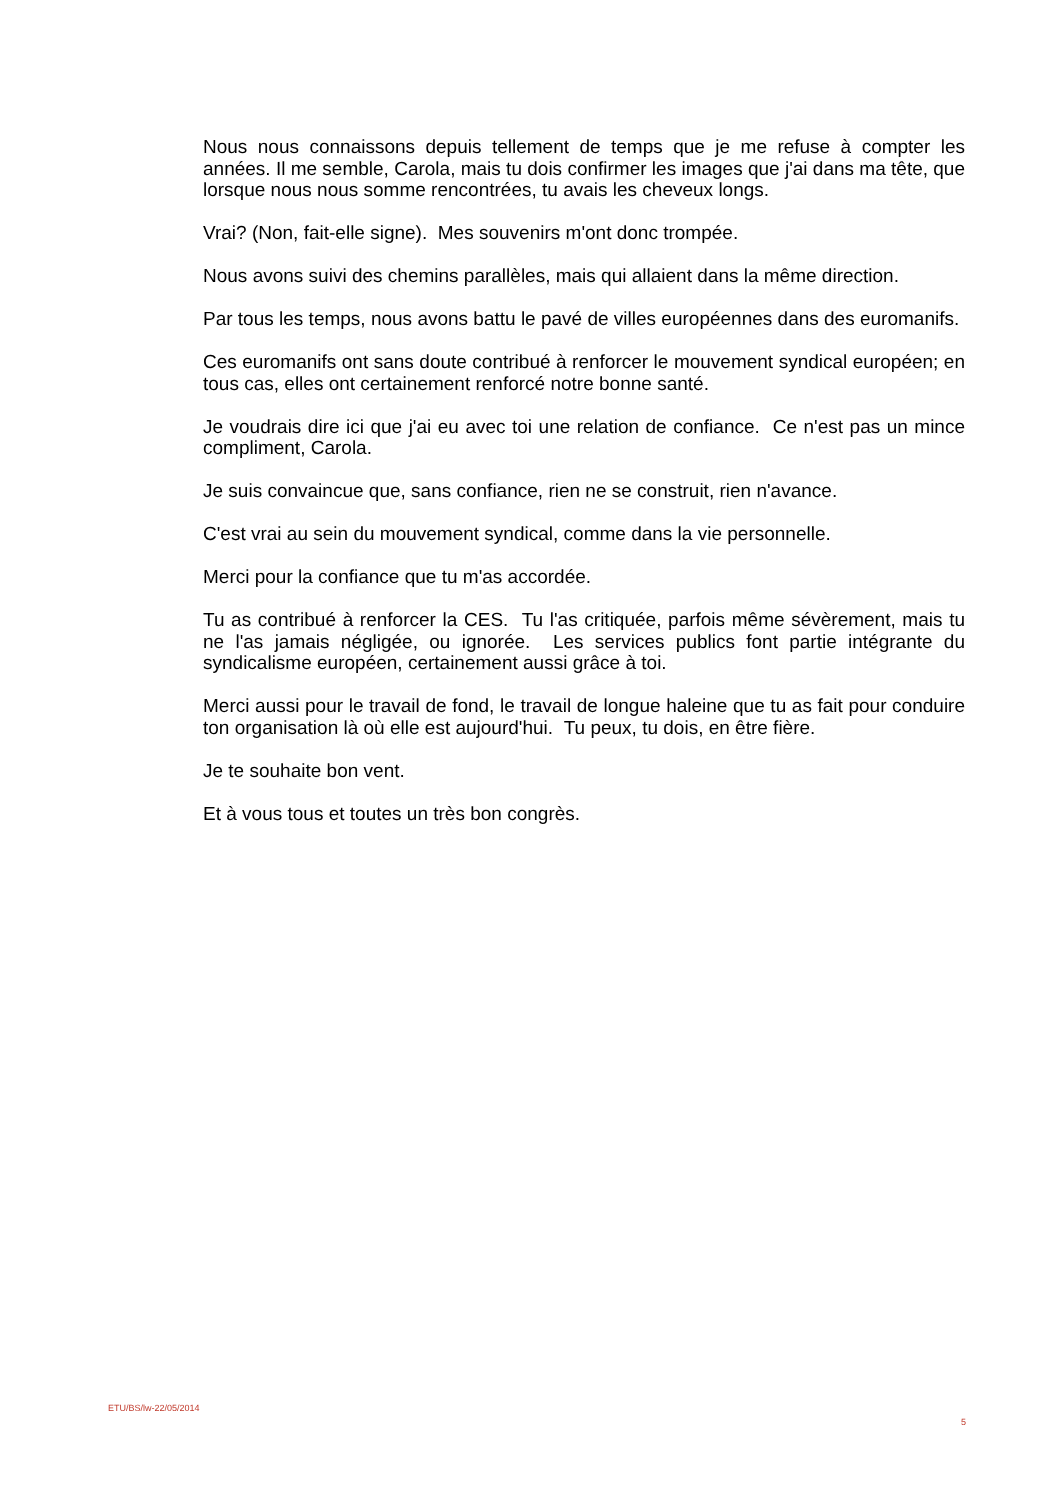Nous nous connaissons depuis tellement de temps que je me refuse à compter les années. Il me semble, Carola, mais tu dois confirmer les images que j'ai dans ma tête, que lorsque nous nous somme rencontrées, tu avais les cheveux longs.
Vrai? (Non, fait-elle signe). Mes souvenirs m'ont donc trompée.
Nous avons suivi des chemins parallèles, mais qui allaient dans la même direction.
Par tous les temps, nous avons battu le pavé de villes européennes dans des euromanifs.
Ces euromanifs ont sans doute contribué à renforcer le mouvement syndical européen; en tous cas, elles ont certainement renforcé notre bonne santé.
Je voudrais dire ici que j'ai eu avec toi une relation de confiance. Ce n'est pas un mince compliment, Carola.
Je suis convaincue que, sans confiance, rien ne se construit, rien n'avance.
C'est vrai au sein du mouvement syndical, comme dans la vie personnelle.
Merci pour la confiance que tu m'as accordée.
Tu as contribué à renforcer la CES. Tu l'as critiquée, parfois même sévèrement, mais tu ne l'as jamais négligée, ou ignorée. Les services publics font partie intégrante du syndicalisme européen, certainement aussi grâce à toi.
Merci aussi pour le travail de fond, le travail de longue haleine que tu as fait pour conduire ton organisation là où elle est aujourd'hui. Tu peux, tu dois, en être fière.
Je te souhaite bon vent.
Et à vous tous et toutes un très bon congrès.
ETU/BS/lw-22/05/2014 5